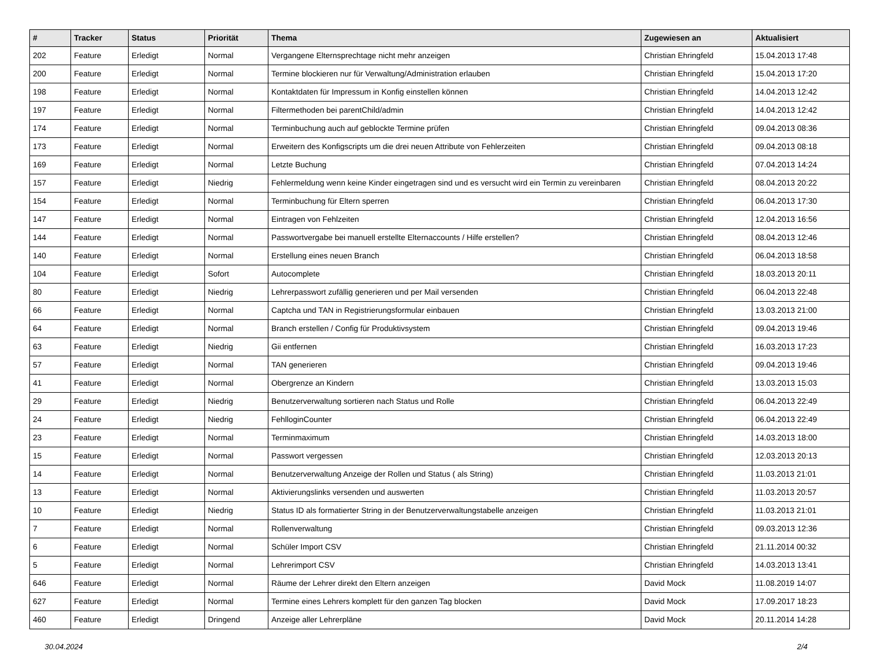| # | Tracker | Status | Priorität | Thema | Zugewiesen an | Aktualisiert |
| --- | --- | --- | --- | --- | --- | --- |
| 202 | Feature | Erledigt | Normal | Vergangene Elternsprechtage nicht mehr anzeigen | Christian Ehringfeld | 15.04.2013 17:48 |
| 200 | Feature | Erledigt | Normal | Termine blockieren nur für Verwaltung/Administration erlauben | Christian Ehringfeld | 15.04.2013 17:20 |
| 198 | Feature | Erledigt | Normal | Kontaktdaten für Impressum in Konfig einstellen können | Christian Ehringfeld | 14.04.2013 12:42 |
| 197 | Feature | Erledigt | Normal | Filtermethoden bei parentChild/admin | Christian Ehringfeld | 14.04.2013 12:42 |
| 174 | Feature | Erledigt | Normal | Terminbuchung auch auf geblockte Termine prüfen | Christian Ehringfeld | 09.04.2013 08:36 |
| 173 | Feature | Erledigt | Normal | Erweitern des Konfigscripts um die drei neuen Attribute von Fehlerzeiten | Christian Ehringfeld | 09.04.2013 08:18 |
| 169 | Feature | Erledigt | Normal | Letzte Buchung | Christian Ehringfeld | 07.04.2013 14:24 |
| 157 | Feature | Erledigt | Niedrig | Fehlermeldung wenn keine Kinder eingetragen sind und es versucht wird ein Termin zu vereinbaren | Christian Ehringfeld | 08.04.2013 20:22 |
| 154 | Feature | Erledigt | Normal | Terminbuchung für Eltern sperren | Christian Ehringfeld | 06.04.2013 17:30 |
| 147 | Feature | Erledigt | Normal | Eintragen von Fehlzeiten | Christian Ehringfeld | 12.04.2013 16:56 |
| 144 | Feature | Erledigt | Normal | Passwortvergabe bei manuell erstellte Elternaccounts / Hilfe erstellen? | Christian Ehringfeld | 08.04.2013 12:46 |
| 140 | Feature | Erledigt | Normal | Erstellung eines neuen Branch | Christian Ehringfeld | 06.04.2013 18:58 |
| 104 | Feature | Erledigt | Sofort | Autocomplete | Christian Ehringfeld | 18.03.2013 20:11 |
| 80 | Feature | Erledigt | Niedrig | Lehrerpasswort zufällig generieren und per Mail versenden | Christian Ehringfeld | 06.04.2013 22:48 |
| 66 | Feature | Erledigt | Normal | Captcha und TAN in Registrierungsformular einbauen | Christian Ehringfeld | 13.03.2013 21:00 |
| 64 | Feature | Erledigt | Normal | Branch erstellen / Config für Produktivsystem | Christian Ehringfeld | 09.04.2013 19:46 |
| 63 | Feature | Erledigt | Niedrig | Gii entfernen | Christian Ehringfeld | 16.03.2013 17:23 |
| 57 | Feature | Erledigt | Normal | TAN generieren | Christian Ehringfeld | 09.04.2013 19:46 |
| 41 | Feature | Erledigt | Normal | Obergrenze an Kindern | Christian Ehringfeld | 13.03.2013 15:03 |
| 29 | Feature | Erledigt | Niedrig | Benutzerverwaltung sortieren nach Status und Rolle | Christian Ehringfeld | 06.04.2013 22:49 |
| 24 | Feature | Erledigt | Niedrig | FehlloginCounter | Christian Ehringfeld | 06.04.2013 22:49 |
| 23 | Feature | Erledigt | Normal | Terminmaximum | Christian Ehringfeld | 14.03.2013 18:00 |
| 15 | Feature | Erledigt | Normal | Passwort vergessen | Christian Ehringfeld | 12.03.2013 20:13 |
| 14 | Feature | Erledigt | Normal | Benutzerverwaltung Anzeige der Rollen und Status ( als String) | Christian Ehringfeld | 11.03.2013 21:01 |
| 13 | Feature | Erledigt | Normal | Aktivierungslinks versenden und auswerten | Christian Ehringfeld | 11.03.2013 20:57 |
| 10 | Feature | Erledigt | Niedrig | Status ID als formatierter String in der Benutzerverwaltungstabelle anzeigen | Christian Ehringfeld | 11.03.2013 21:01 |
| 7 | Feature | Erledigt | Normal | Rollenverwaltung | Christian Ehringfeld | 09.03.2013 12:36 |
| 6 | Feature | Erledigt | Normal | Schüler Import CSV | Christian Ehringfeld | 21.11.2014 00:32 |
| 5 | Feature | Erledigt | Normal | Lehrerimport CSV | Christian Ehringfeld | 14.03.2013 13:41 |
| 646 | Feature | Erledigt | Normal | Räume der Lehrer direkt den Eltern anzeigen | David Mock | 11.08.2019 14:07 |
| 627 | Feature | Erledigt | Normal | Termine eines Lehrers komplett für den ganzen Tag blocken | David Mock | 17.09.2017 18:23 |
| 460 | Feature | Erledigt | Dringend | Anzeige aller Lehrerpläne | David Mock | 20.11.2014 14:28 |
30.04.2024 2/4